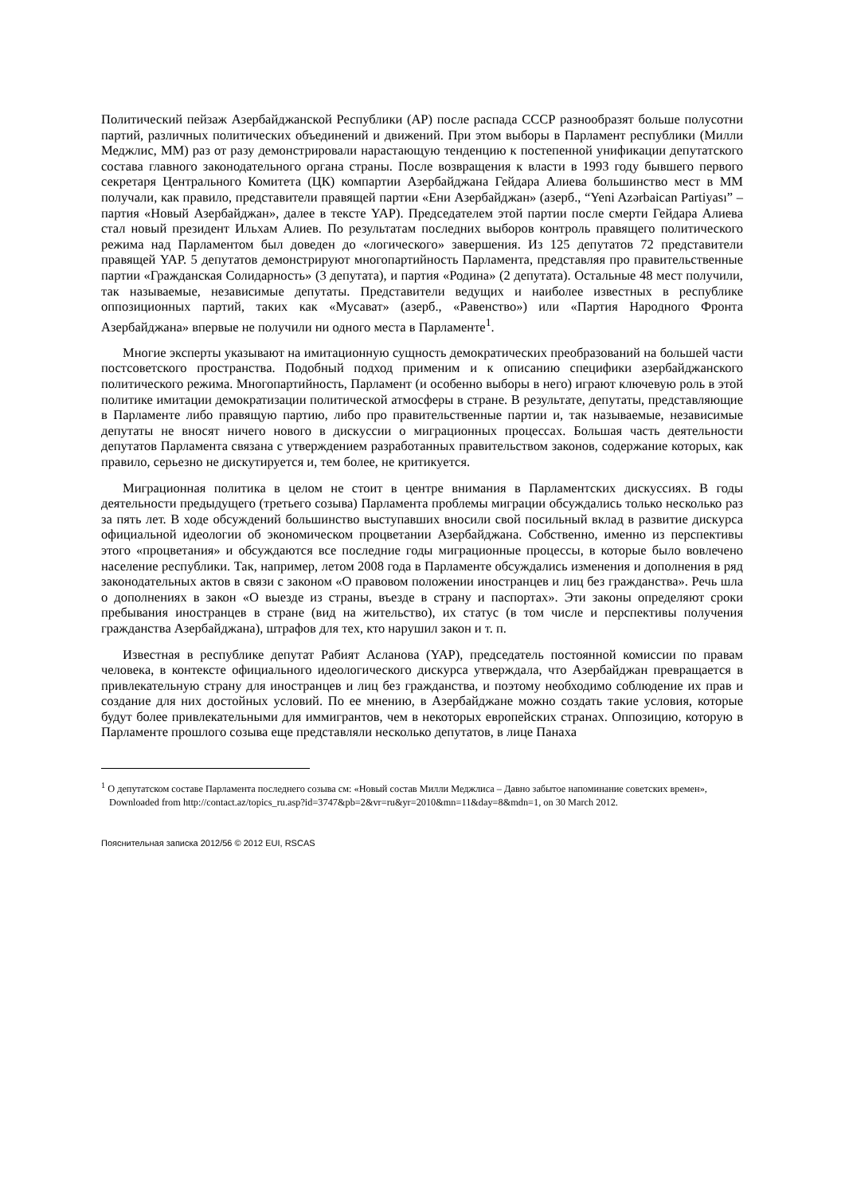Политический пейзаж Азербайджанской Республики (АР) после распада СССР разнообразят больше полусотни партий, различных политических объединений и движений. При этом выборы в Парламент республики (Милли Меджлис, ММ) раз от разу демонстрировали нарастающую тенденцию к постепенной унификации депутатского состава главного законодательного органа страны. После возвращения к власти в 1993 году бывшего первого секретаря Центрального Комитета (ЦК) компартии Азербайджана Гейдара Алиева большинство мест в ММ получали, как правило, представители правящей партии «Ени Азербайджан» (азерб., “Yeni Azərbaican Partiyası” – партия «Новый Азербайджан», далее в тексте YAP). Председателем этой партии после смерти Гейдара Алиева стал новый президент Ильхам Алиев. По результатам последних выборов контроль правящего политического режима над Парламентом был доведен до «логического» завершения. Из 125 депутатов 72 представители правящей YAP. 5 депутатов демонстрируют многопартийность Парламента, представляя про правительственные партии «Гражданская Солидарность» (3 депутата), и партия «Родина» (2 депутата). Остальные 48 мест получили, так называемые, независимые депутаты. Представители ведущих и наиболее известных в республике оппозиционных партий, таких как «Мусават» (азерб., «Равенство») или «Партия Народного Фронта Азербайджана» впервые не получили ни одного места в Парламенте<sup>1</sup>.
Многие эксперты указывают на имитационную сущность демократических преобразований на большей части постсоветского пространства. Подобный подход применим и к описанию специфики азербайджанского политического режима. Многопартийность, Парламент (и особенно выборы в него) играют ключевую роль в этой политике имитации демократизации политической атмосферы в стране. В результате, депутаты, представляющие в Парламенте либо правящую партию, либо про правительственные партии и, так называемые, независимые депутаты не вносят ничего нового в дискуссии о миграционных процессах. Большая часть деятельности депутатов Парламента связана с утверждением разработанных правительством законов, содержание которых, как правило, серьезно не дискутируется и, тем более, не критикуется.
Миграционная политика в целом не стоит в центре внимания в Парламентских дискуссиях. В годы деятельности предыдущего (третьего созыва) Парламента проблемы миграции обсуждались только несколько раз за пять лет. В ходе обсуждений большинство выступавших вносили свой посильный вклад в развитие дискурса официальной идеологии об экономическом процветании Азербайджана. Собственно, именно из перспективы этого «процветания» и обсуждаются все последние годы миграционные процессы, в которые было вовлечено население республики. Так, например, летом 2008 года в Парламенте обсуждались изменения и дополнения в ряд законодательных актов в связи с законом «О правовом положении иностранцев и лиц без гражданства». Речь шла о дополнениях в закон «О выезде из страны, въезде в страну и паспортах». Эти законы определяют сроки пребывания иностранцев в стране (вид на жительство), их статус (в том числе и перспективы получения гражданства Азербайджана), штрафов для тех, кто нарушил закон и т. п.
Известная в республике депутат Рабият Асланова (YAP), председатель постоянной комиссии по правам человека, в контексте официального идеологического дискурса утверждала, что Азербайджан превращается в привлекательную страну для иностранцев и лиц без гражданства, и поэтому необходимо соблюдение их прав и создание для них достойных условий. По ее мнению, в Азербайджане можно создать такие условия, которые будут более привлекательными для иммигрантов, чем в некоторых европейских странах. Оппозицию, которую в Парламенте прошлого созыва еще представляли несколько депутатов, в лице Панаха
<sup>1</sup> О депутатском составе Парламента последнего созыва см: «Новый состав Милли Меджлиса – Давно забытое напоминание советских времен», Downloaded from http://contact.az/topics_ru.asp?id=3747&pb=2&vr=ru&yr=2010&mn=11&day=8&mdn=1, on 30 March 2012.
Пояснительная записка 2012/56 © 2012 EUI, RSCAS